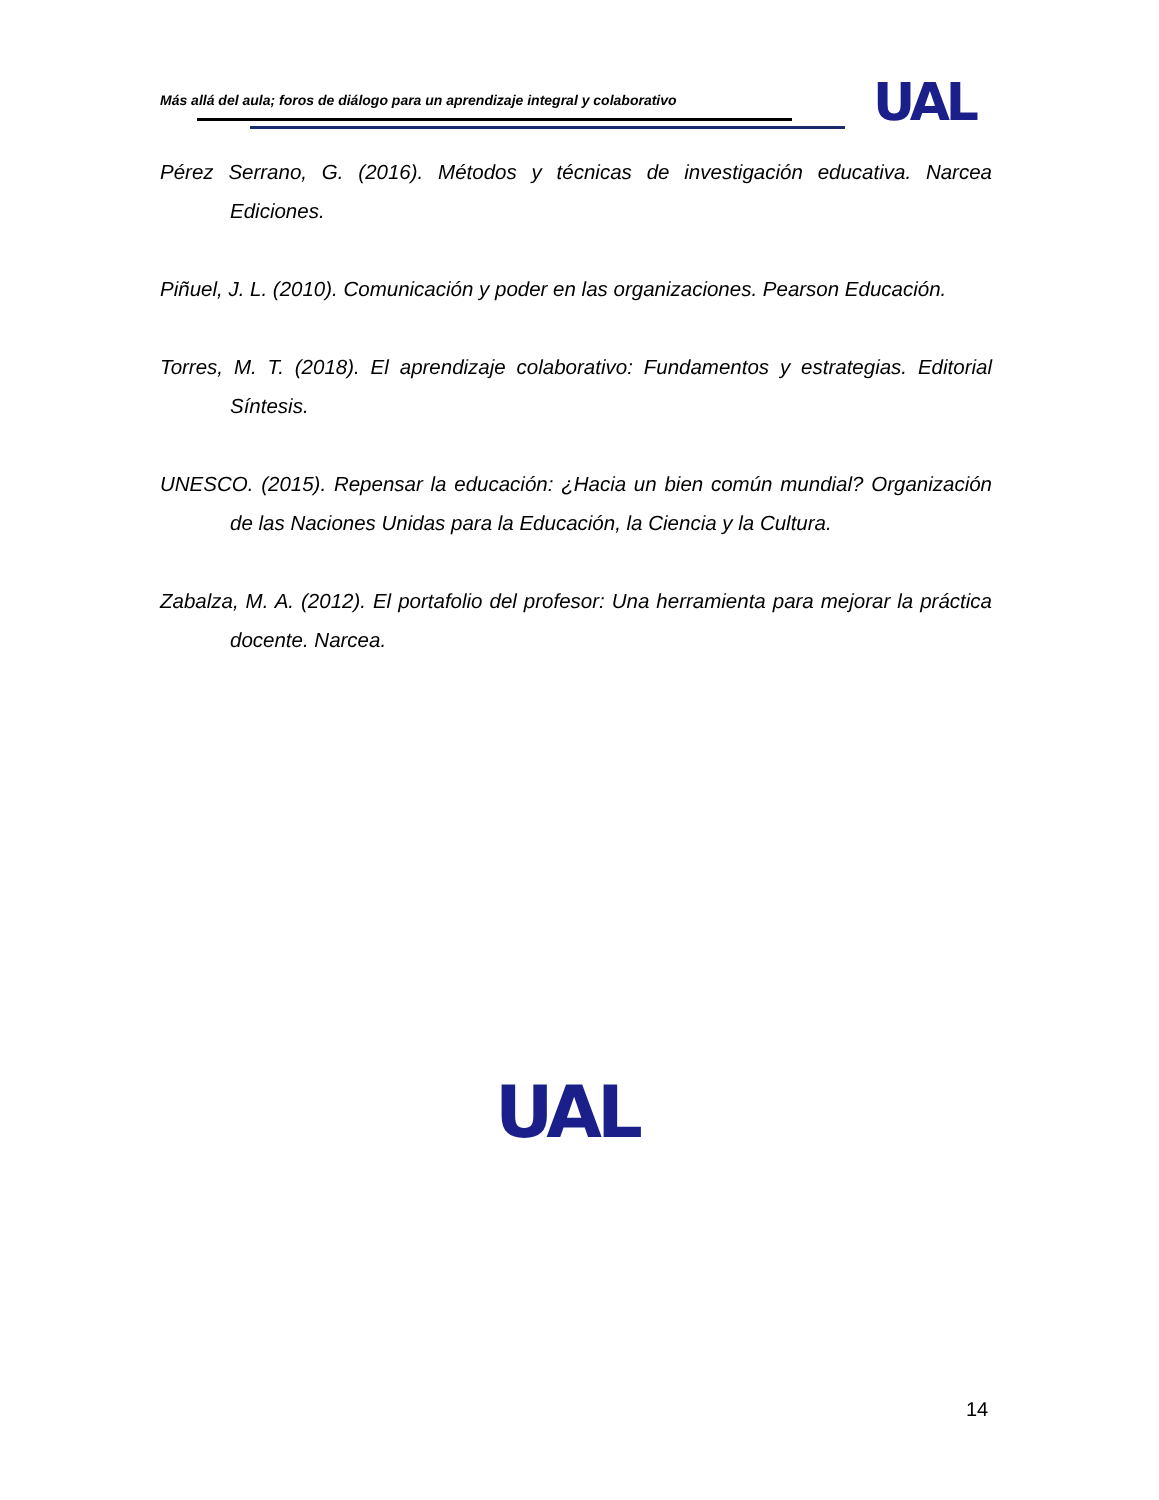Más allá del aula; foros de diálogo para un aprendizaje integral y colaborativo
UAL
Pérez Serrano, G. (2016). Métodos y técnicas de investigación educativa. Narcea Ediciones.
Piñuel, J. L. (2010). Comunicación y poder en las organizaciones. Pearson Educación.
Torres, M. T. (2018). El aprendizaje colaborativo: Fundamentos y estrategias. Editorial Síntesis.
UNESCO. (2015). Repensar la educación: ¿Hacia un bien común mundial? Organización de las Naciones Unidas para la Educación, la Ciencia y la Cultura.
Zabalza, M. A. (2012). El portafolio del profesor: Una herramienta para mejorar la práctica docente. Narcea.
UAL
14